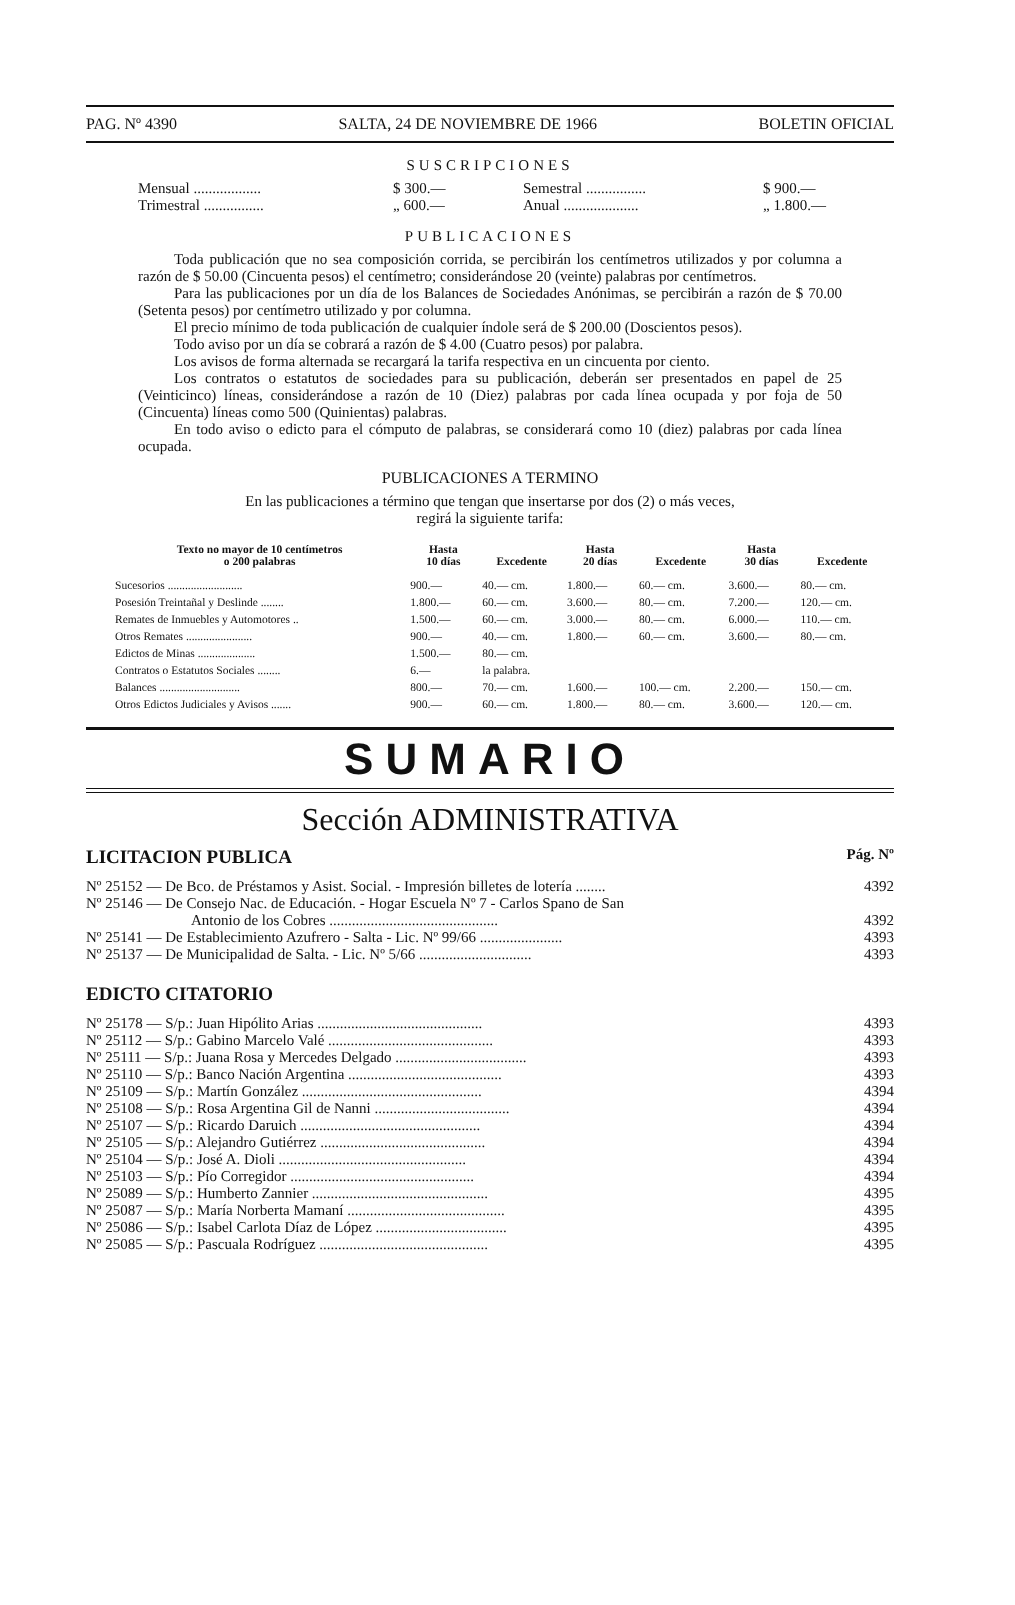PAG. Nº 4390 SALTA, 24 DE NOVIEMBRE DE 1966 BOLETIN OFICIAL
SUSCRIPCIONES
Mensual .................. $ 300.— Semestral ................ $ 900.— Trimestral ................ „ 600.— Anual .................... „ 1.800.—
PUBLICACIONES
Toda publicación que no sea composición corrida, se percibirán los centímetros utilizados y por columna a razón de $ 50.00 (Cincuenta pesos) el centímetro; considerándose 20 (veinte) palabras por centímetros.
Para las publicaciones por un día de los Balances de Sociedades Anónimas, se percibirán a razón de $ 70.00 (Setenta pesos) por centímetro utilizado y por columna.
El precio mínimo de toda publicación de cualquier índole será de $ 200.00 (Doscientos pesos).
Todo aviso por un día se cobrará a razón de $ 4.00 (Cuatro pesos) por palabra.
Los avisos de forma alternada se recargará la tarifa respectiva en un cincuenta por ciento.
Los contratos o estatutos de sociedades para su publicación, deberán ser presentados en papel de 25 (Veinticinco) líneas, considerándose a razón de 10 (Diez) palabras por cada línea ocupada y por foja de 50 (Cincuenta) líneas como 500 (Quinientas) palabras.
En todo aviso o edicto para el cómputo de palabras, se considerará como 10 (diez) palabras por cada línea ocupada.
PUBLICACIONES A TERMINO
En las publicaciones a término que tengan que insertarse por dos (2) o más veces,
regirá la siguiente tarifa:
| Texto no mayor de 10 centímetros o 200 palabras | Hasta 10 días | Excedente | Hasta 20 días | Excedente | Hasta 30 días | Excedente |
| --- | --- | --- | --- | --- | --- | --- |
| Sucesorios .......................... | 900.— | 40.— cm. | 1.800.— | 60.— cm. | 3.600.— | 80.— cm. |
| Posesión Treintañal y Deslinde ........ | 1.800.— | 60.— cm. | 3.600.— | 80.— cm. | 7.200.— | 120.— cm. |
| Remates de Inmuebles y Automotores .. | 1.500.— | 60.— cm. | 3.000.— | 80.— cm. | 6.000.— | 110.— cm. |
| Otros Remates ....................... | 900.— | 40.— cm. | 1.800.— | 60.— cm. | 3.600.— | 80.— cm. |
| Edictos de Minas .................... | 1.500.— | 80.— cm. | | | | |
| Contratos o Estatutos Sociales ........ | 6.— | la palabra. | | | | |
| Balances ............................ | 800.— | 70.— cm. | 1.600.— | 100.— cm. | 2.200.— | 150.— cm. |
| Otros Edictos Judiciales y Avisos ....... | 900.— | 60.— cm. | 1.800.— | 80.— cm. | 3.600.— | 120.— cm. |
SUMARIO
Sección ADMINISTRATIVA
LICITACION PUBLICA Pág. Nº
| Nº 25152 — De Bco. de Préstamos y Asist. Social. - Impresión billetes de lotería ........ | 4392 |
| Nº 25146 — De Consejo Nac. de Educación. - Hogar Escuela Nº 7 - Carlos Spano de San Antonio de los Cobres ............................................. | 4392 |
| Nº 25141 — De Establecimiento Azufrero - Salta - Lic. Nº 99/66 ...................... | 4393 |
| Nº 25137 — De Municipalidad de Salta. - Lic. Nº 5/66 .............................. | 4393 |
EDICTO CITATORIO
| Nº 25178 — S/p.: Juan Hipólito Arias ............................................ | 4393 |
| Nº 25112 — S/p.: Gabino Marcelo Valé ............................................ | 4393 |
| Nº 25111 — S/p.: Juana Rosa y Mercedes Delgado ................................... | 4393 |
| Nº 25110 — S/p.: Banco Nación Argentina ......................................... | 4393 |
| Nº 25109 — S/p.: Martín González ................................................ | 4394 |
| Nº 25108 — S/p.: Rosa Argentina Gil de Nanni .................................... | 4394 |
| Nº 25107 — S/p.: Ricardo Daruich ................................................ | 4394 |
| Nº 25105 — S/p.: Alejandro Gutiérrez ............................................ | 4394 |
| Nº 25104 — S/p.: José A. Dioli .................................................. | 4394 |
| Nº 25103 — S/p.: Pío Corregidor ................................................. | 4394 |
| Nº 25089 — S/p.: Humberto Zannier ............................................... | 4395 |
| Nº 25087 — S/p.: María Norberta Mamaní .......................................... | 4395 |
| Nº 25086 — S/p.: Isabel Carlota Díaz de López ................................... | 4395 |
| Nº 25085 — S/p.: Pascuala Rodríguez ............................................. | 4395 |